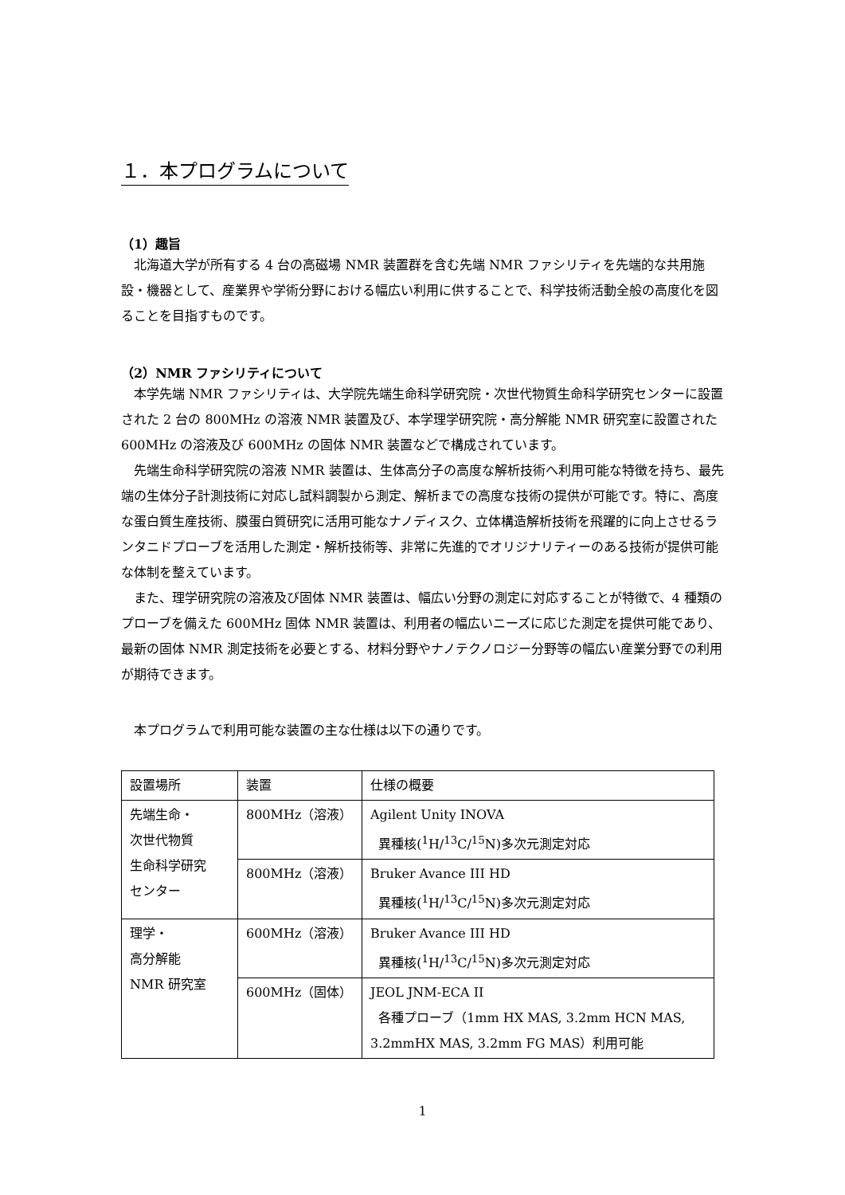１．本プログラムについて
（1）趣旨
北海道大学が所有する 4 台の高磁場 NMR 装置群を含む先端 NMR ファシリティを先端的な共用施設・機器として、産業界や学術分野における幅広い利用に供することで、科学技術活動全般の高度化を図ることを目指すものです。
（2）NMR ファシリティについて
本学先端 NMR ファシリティは、大学院先端生命科学研究院・次世代物質生命科学研究センターに設置された 2 台の 800MHz の溶液 NMR 装置及び、本学理学研究院・高分解能 NMR 研究室に設置された 600MHz の溶液及び 600MHz の固体 NMR 装置などで構成されています。
先端生命科学研究院の溶液 NMR 装置は、生体高分子の高度な解析技術へ利用可能な特徴を持ち、最先端の生体分子計測技術に対応し試料調製から測定、解析までの高度な技術の提供が可能です。特に、高度な蛋白質生産技術、膜蛋白質研究に活用可能なナノディスク、立体構造解析技術を飛躍的に向上させるランタニドプローブを活用した測定・解析技術等、非常に先進的でオリジナリティーのある技術が提供可能な体制を整えています。
また、理学研究院の溶液及び固体 NMR 装置は、幅広い分野の測定に対応することが特徴で、4 種類のプローブを備えた 600MHz 固体 NMR 装置は、利用者の幅広いニーズに応じた測定を提供可能であり、最新の固体 NMR 測定技術を必要とする、材料分野やナノテクノロジー分野等の幅広い産業分野での利用が期待できます。
本プログラムで利用可能な装置の主な仕様は以下の通りです。
| 設置場所 | 装置 | 仕様の概要 |
| 先端生命・ 次世代物質 生命科学研究 センター | 800MHz（溶液） | Agilent Unity INOVA 異種核(<sup>1</sup>H/<sup>13</sup>C/<sup>15</sup>N)多次元測定対応 |
| | 800MHz（溶液） | Bruker Avance III HD 異種核(<sup>1</sup>H/<sup>13</sup>C/<sup>15</sup>N)多次元測定対応 |
| 理学・ 高分解能 NMR 研究室 | 600MHz（溶液） | Bruker Avance III HD 異種核(<sup>1</sup>H/<sup>13</sup>C/<sup>15</sup>N)多次元測定対応 |
| | 600MHz（固体） | JEOL JNM-ECA II 各種プローブ（1mm HX MAS, 3.2mm HCN MAS, 3.2mmHX MAS, 3.2mm FG MAS）利用可能 |
1